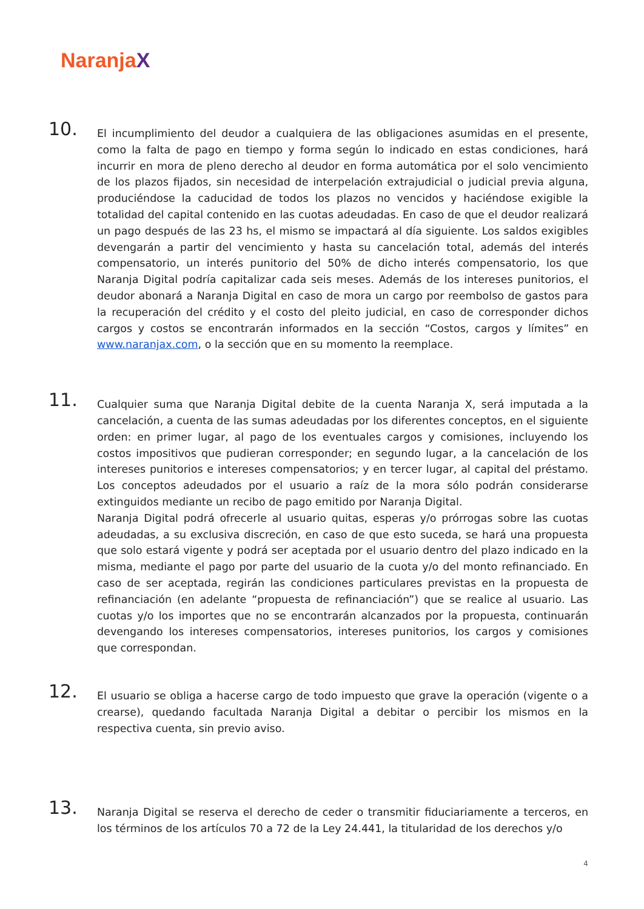NaranjaX
10.
El incumplimiento del deudor a cualquiera de las obligaciones asumidas en el presente, como la falta de pago en tiempo y forma según lo indicado en estas condiciones, hará incurrir en mora de pleno derecho al deudor en forma automática por el solo vencimiento de los plazos fijados, sin necesidad de interpelación extrajudicial o judicial previa alguna, produciéndose la caducidad de todos los plazos no vencidos y haciéndose exigible la totalidad del capital contenido en las cuotas adeudadas. En caso de que el deudor realizará un pago después de las 23 hs, el mismo se impactará al día siguiente. Los saldos exigibles devengarán a partir del vencimiento y hasta su cancelación total, además del interés compensatorio, un interés punitorio del 50% de dicho interés compensatorio, los que Naranja Digital podría capitalizar cada seis meses. Además de los intereses punitorios, el deudor abonará a Naranja Digital en caso de mora un cargo por reembolso de gastos para la recuperación del crédito y el costo del pleito judicial, en caso de corresponder dichos cargos y costos se encontrarán informados en la sección “Costos, cargos y límites” en www.naranjax.com, o la sección que en su momento la reemplace.
11.
Cualquier suma que Naranja Digital debite de la cuenta Naranja X, será imputada a la cancelación, a cuenta de las sumas adeudadas por los diferentes conceptos, en el siguiente orden: en primer lugar, al pago de los eventuales cargos y comisiones, incluyendo los costos impositivos que pudieran corresponder; en segundo lugar, a la cancelación de los intereses punitorios e intereses compensatorios; y en tercer lugar, al capital del préstamo. Los conceptos adeudados por el usuario a raíz de la mora sólo podrán considerarse extinguidos mediante un recibo de pago emitido por Naranja Digital.
Naranja Digital podrá ofrecerle al usuario quitas, esperas y/o prórrogas sobre las cuotas adeudadas, a su exclusiva discreción, en caso de que esto suceda, se hará una propuesta que solo estará vigente y podrá ser aceptada por el usuario dentro del plazo indicado en la misma, mediante el pago por parte del usuario de la cuota y/o del monto refinanciado. En caso de ser aceptada, regirán las condiciones particulares previstas en la propuesta de refinanciación (en adelante “propuesta de refinanciación”) que se realice al usuario. Las cuotas y/o los importes que no se encontrarán alcanzados por la propuesta, continuarán devengando los intereses compensatorios, intereses punitorios, los cargos y comisiones que correspondan.
12.
El usuario se obliga a hacerse cargo de todo impuesto que grave la operación (vigente o a crearse), quedando facultada Naranja Digital a debitar o percibir los mismos en la respectiva cuenta, sin previo aviso.
13.
Naranja Digital se reserva el derecho de ceder o transmitir fiduciariamente a terceros, en los términos de los artículos 70 a 72 de la Ley 24.441, la titularidad de los derechos y/o
4